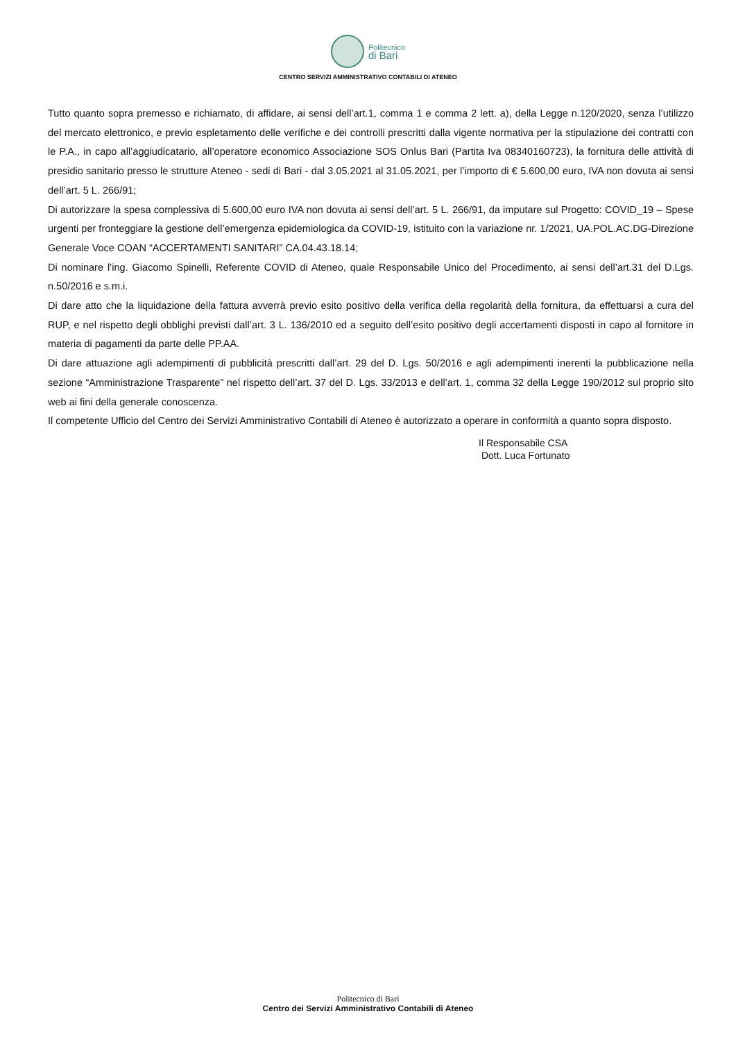Politecnico
di Bari
CENTRO SERVIZI AMMINISTRATIVO CONTABILI DI ATENEO
Tutto quanto sopra premesso e richiamato, di affidare, ai sensi dell’art.1, comma 1 e comma 2 lett. a), della Legge n.120/2020, senza l’utilizzo del mercato elettronico, e previo espletamento delle verifiche e dei controlli prescritti dalla vigente normativa per la stipulazione dei contratti con le P.A., in capo all’aggiudicatario, all’operatore economico Associazione SOS Onlus Bari (Partita Iva 08340160723), la fornitura delle attività di presidio sanitario presso le strutture Ateneo - sedi di Bari - dal 3.05.2021 al 31.05.2021, per l’importo di € 5.600,00 euro, IVA non dovuta ai sensi dell’art. 5 L. 266/91;
Di autorizzare la spesa complessiva di 5.600,00 euro IVA non dovuta ai sensi dell’art. 5 L. 266/91, da imputare sul Progetto: COVID_19 – Spese urgenti per fronteggiare la gestione dell’emergenza epidemiologica da COVID-19, istituito con la variazione nr. 1/2021, UA.POL.AC.DG-Direzione Generale Voce COAN “ACCERTAMENTI SANITARI” CA.04.43.18.14;
Di nominare l’ing. Giacomo Spinelli, Referente COVID di Ateneo, quale Responsabile Unico del Procedimento, ai sensi dell’art.31 del D.Lgs. n.50/2016 e s.m.i.
Di dare atto che la liquidazione della fattura avverrà previo esito positivo della verifica della regolarità della fornitura, da effettuarsi a cura del RUP, e nel rispetto degli obblighi previsti dall’art. 3 L. 136/2010 ed a seguito dell’esito positivo degli accertamenti disposti in capo al fornitore in materia di pagamenti da parte delle PP.AA.
Di dare attuazione agli adempimenti di pubblicità prescritti dall’art. 29 del D. Lgs. 50/2016 e agli adempimenti inerenti la pubblicazione nella sezione “Amministrazione Trasparente” nel rispetto dell’art. 37 del D. Lgs. 33/2013 e dell’art. 1, comma 32 della Legge 190/2012 sul proprio sito web ai fini della generale conoscenza.
Il competente Ufficio del Centro dei Servizi Amministrativo Contabili di Ateneo è autorizzato a operare in conformità a quanto sopra disposto.
Il Responsabile CSA
Dott. Luca Fortunato
Politecnico di Bari
Centro dei Servizi Amministrativo Contabili di Ateneo